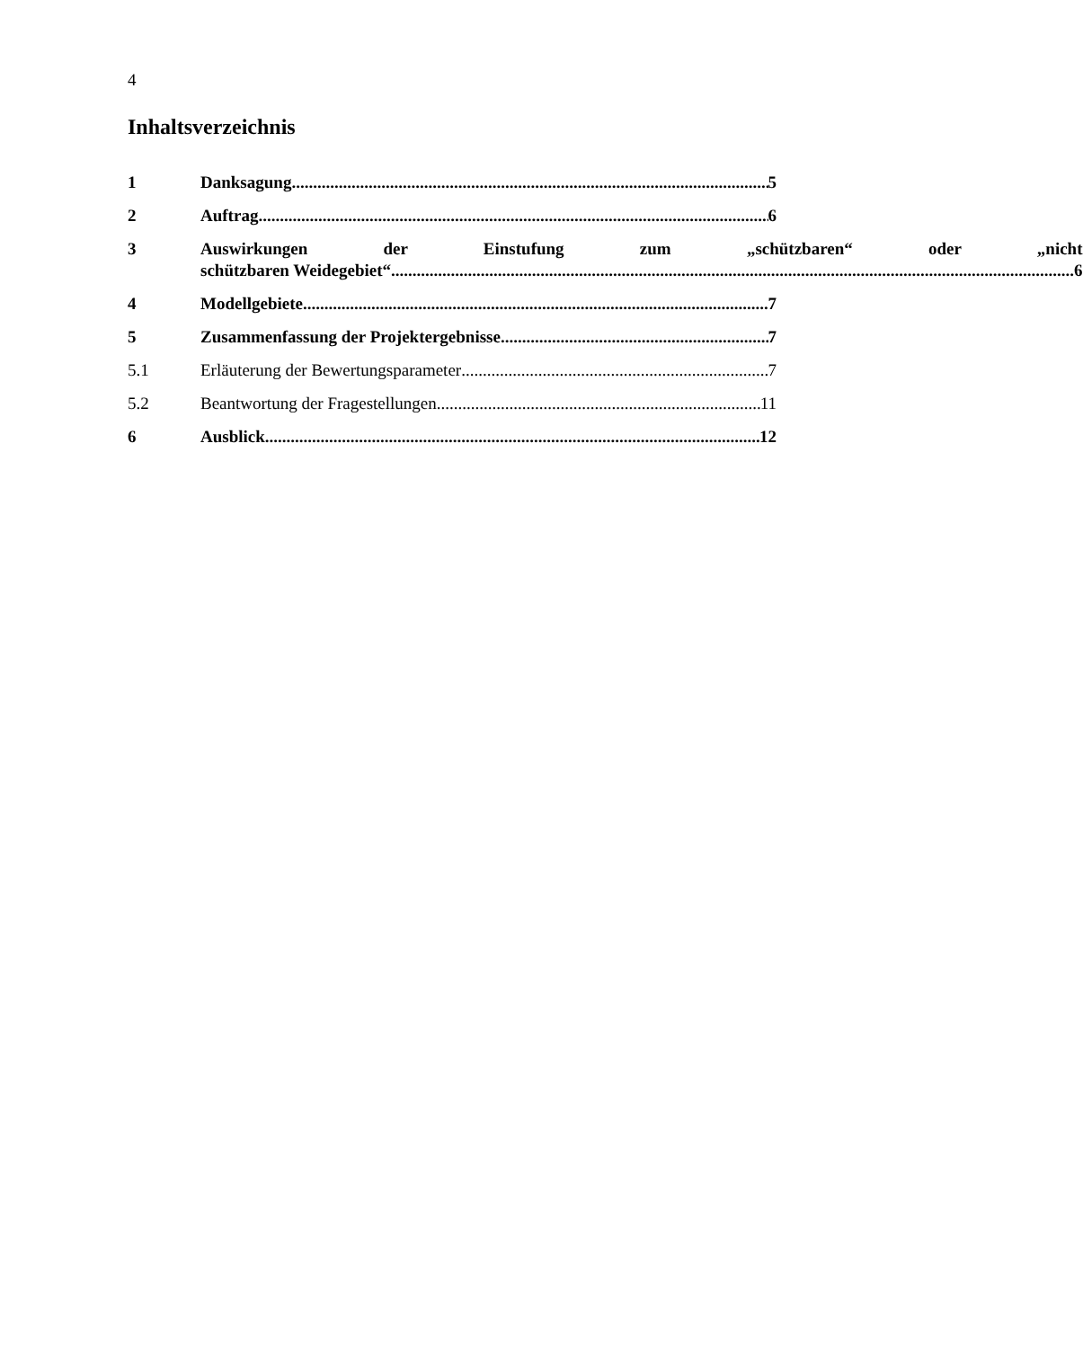4
Inhaltsverzeichnis
1 Danksagung 5
2 Auftrag 6
3 Auswirkungen der Einstufung zum „schützbaren“ oder „nicht
schützbaren Weidegebiet“ 6
4 Modellgebiete 7
5 Zusammenfassung der Projektergebnisse 7
5.1 Erläuterung der Bewertungsparameter 7
5.2 Beantwortung der Fragestellungen 11
6 Ausblick 12